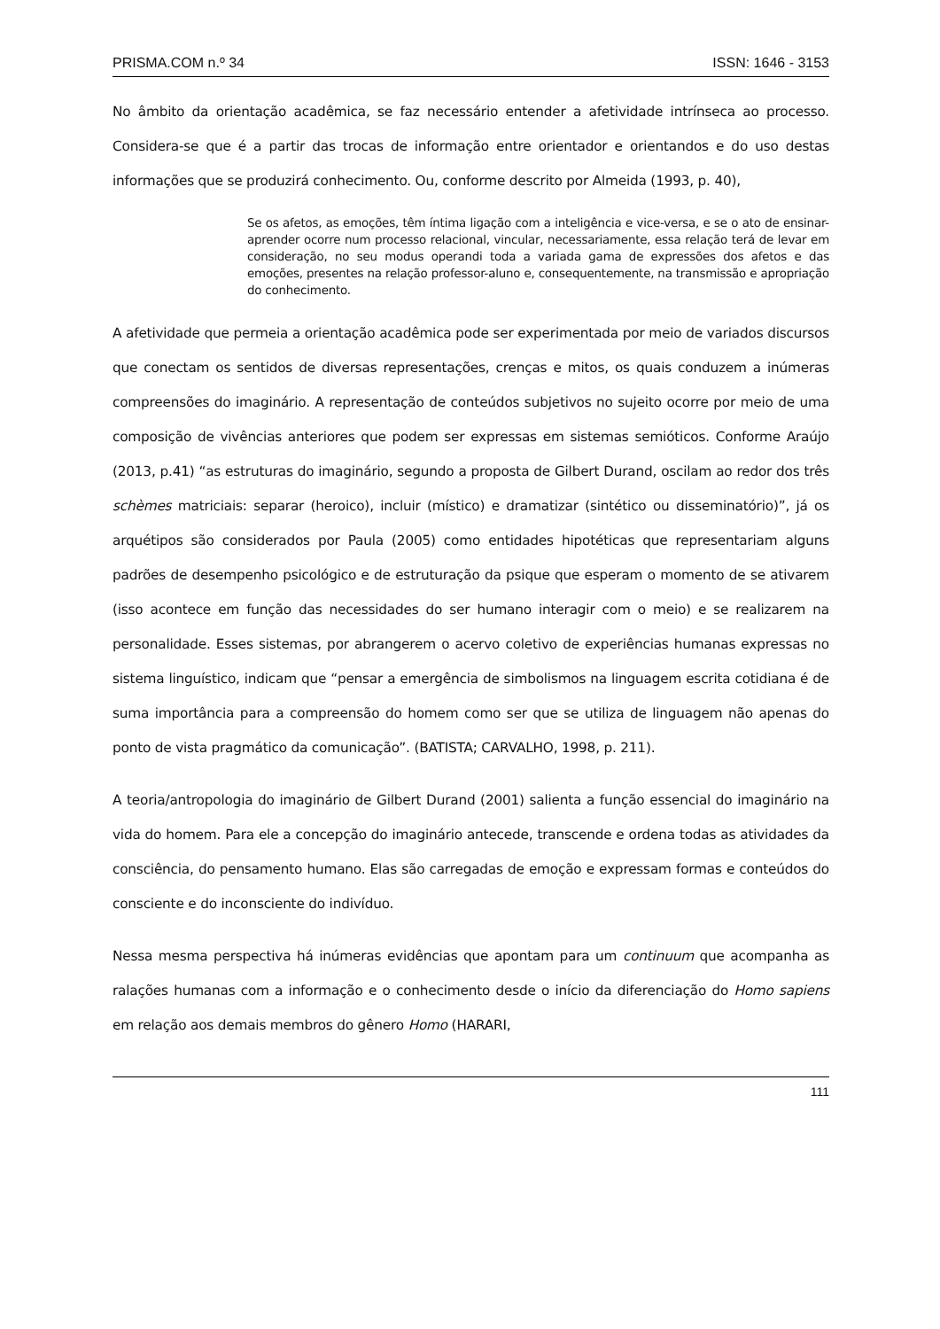PRISMA.COM n.º 34 ISSN: 1646 - 3153
No âmbito da orientação acadêmica, se faz necessário entender a afetividade intrínseca ao processo. Considera-se que é a partir das trocas de informação entre orientador e orientandos e do uso destas informações que se produzirá conhecimento. Ou, conforme descrito por Almeida (1993, p. 40),
Se os afetos, as emoções, têm íntima ligação com a inteligência e vice-versa, e se o ato de ensinar-aprender ocorre num processo relacional, vincular, necessariamente, essa relação terá de levar em consideração, no seu modus operandi toda a variada gama de expressões dos afetos e das emoções, presentes na relação professor-aluno e, consequentemente, na transmissão e apropriação do conhecimento.
A afetividade que permeia a orientação acadêmica pode ser experimentada por meio de variados discursos que conectam os sentidos de diversas representações, crenças e mitos, os quais conduzem a inúmeras compreensões do imaginário. A representação de conteúdos subjetivos no sujeito ocorre por meio de uma composição de vivências anteriores que podem ser expressas em sistemas semióticos. Conforme Araújo (2013, p.41) “as estruturas do imaginário, segundo a proposta de Gilbert Durand, oscilam ao redor dos três schèmes matriciais: separar (heroico), incluir (místico) e dramatizar (sintético ou disseminatório)”, já os arquétipos são considerados por Paula (2005) como entidades hipotéticas que representariam alguns padrões de desempenho psicológico e de estruturação da psique que esperam o momento de se ativarem (isso acontece em função das necessidades do ser humano interagir com o meio) e se realizarem na personalidade. Esses sistemas, por abrangerem o acervo coletivo de experiências humanas expressas no sistema linguístico, indicam que “pensar a emergência de simbolismos na linguagem escrita cotidiana é de suma importância para a compreensão do homem como ser que se utiliza de linguagem não apenas do ponto de vista pragmático da comunicação”. (BATISTA; CARVALHO, 1998, p. 211).
A teoria/antropologia do imaginário de Gilbert Durand (2001) salienta a função essencial do imaginário na vida do homem. Para ele a concepção do imaginário antecede, transcende e ordena todas as atividades da consciência, do pensamento humano. Elas são carregadas de emoção e expressam formas e conteúdos do consciente e do inconsciente do indivíduo.
Nessa mesma perspectiva há inúmeras evidências que apontam para um continuum que acompanha as ralações humanas com a informação e o conhecimento desde o início da diferenciação do Homo sapiens em relação aos demais membros do gênero Homo (HARARI,
111